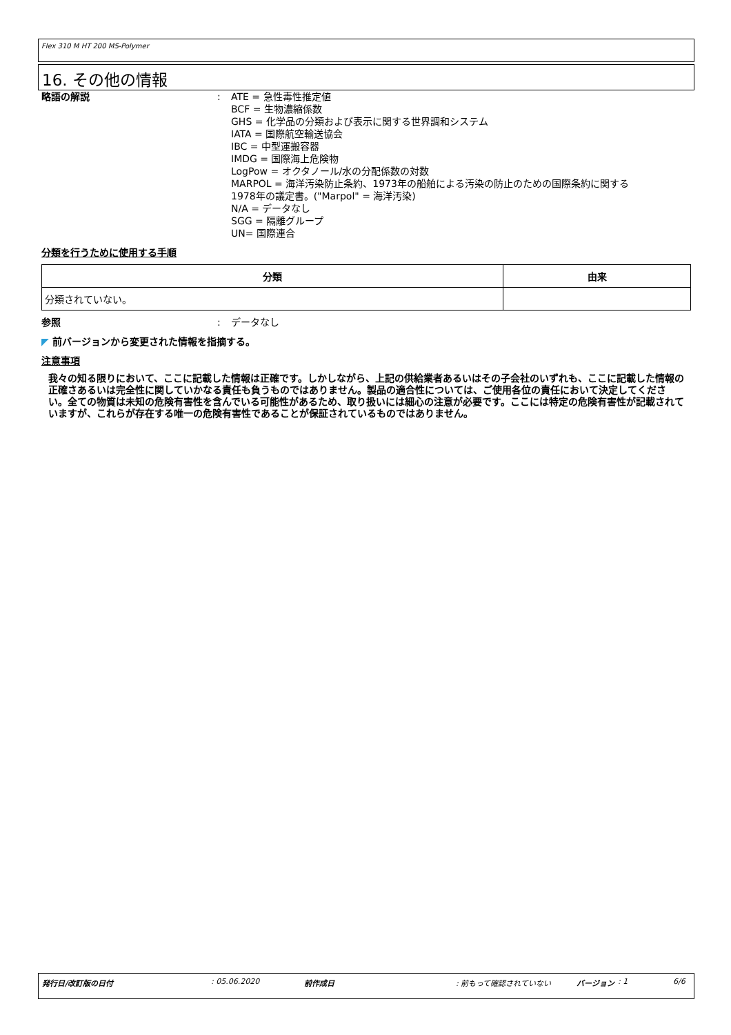Flex 310 M HT 200 MS-Polymer
16. その他の情報
略語の解説 : ATE = 急性毒性推定値
BCF = 生物濃縮係数
GHS = 化学品の分類および表示に関する世界調和システム
IATA = 国際航空輸送協会
IBC = 中型運搬容器
IMDG = 国際海上危険物
LogPow = オクタノール/水の分配係数の対数
MARPOL = 海洋汚染防止条約、1973年の船舶による汚染の防止のための国際条約に関する
1978年の議定書。("Marpol" = 海洋汚染)
N/A = データなし
SGG = 隔離グループ
UN= 国際連合
分類を行うために使用する手順
| 分類 | 由来 |
| --- | --- |
| 分類されていない。 | |
参照 : データなし
◤ 前バージョンから変更された情報を指摘する。
注意事項
我々の知る限りにおいて、ここに記載した情報は正確です。しかしながら、上記の供給業者あるいはその子会社のいずれも、ここに記載した情報の正確さあるいは完全性に関していかなる責任も負うものではありません。製品の適合性については、ご使用各位の責任において決定してください。全ての物質は未知の危険有害性を含んでいる可能性があるため、取り扱いには細心の注意が必要です。ここには特定の危険有害性が記載されていますが、これらが存在する唯一の危険有害性であることが保証されているものではありません。
発行日/改訂版の日付: 05.06.2020 前作成日: 前もって確認されていない バージョン: 1 6/6